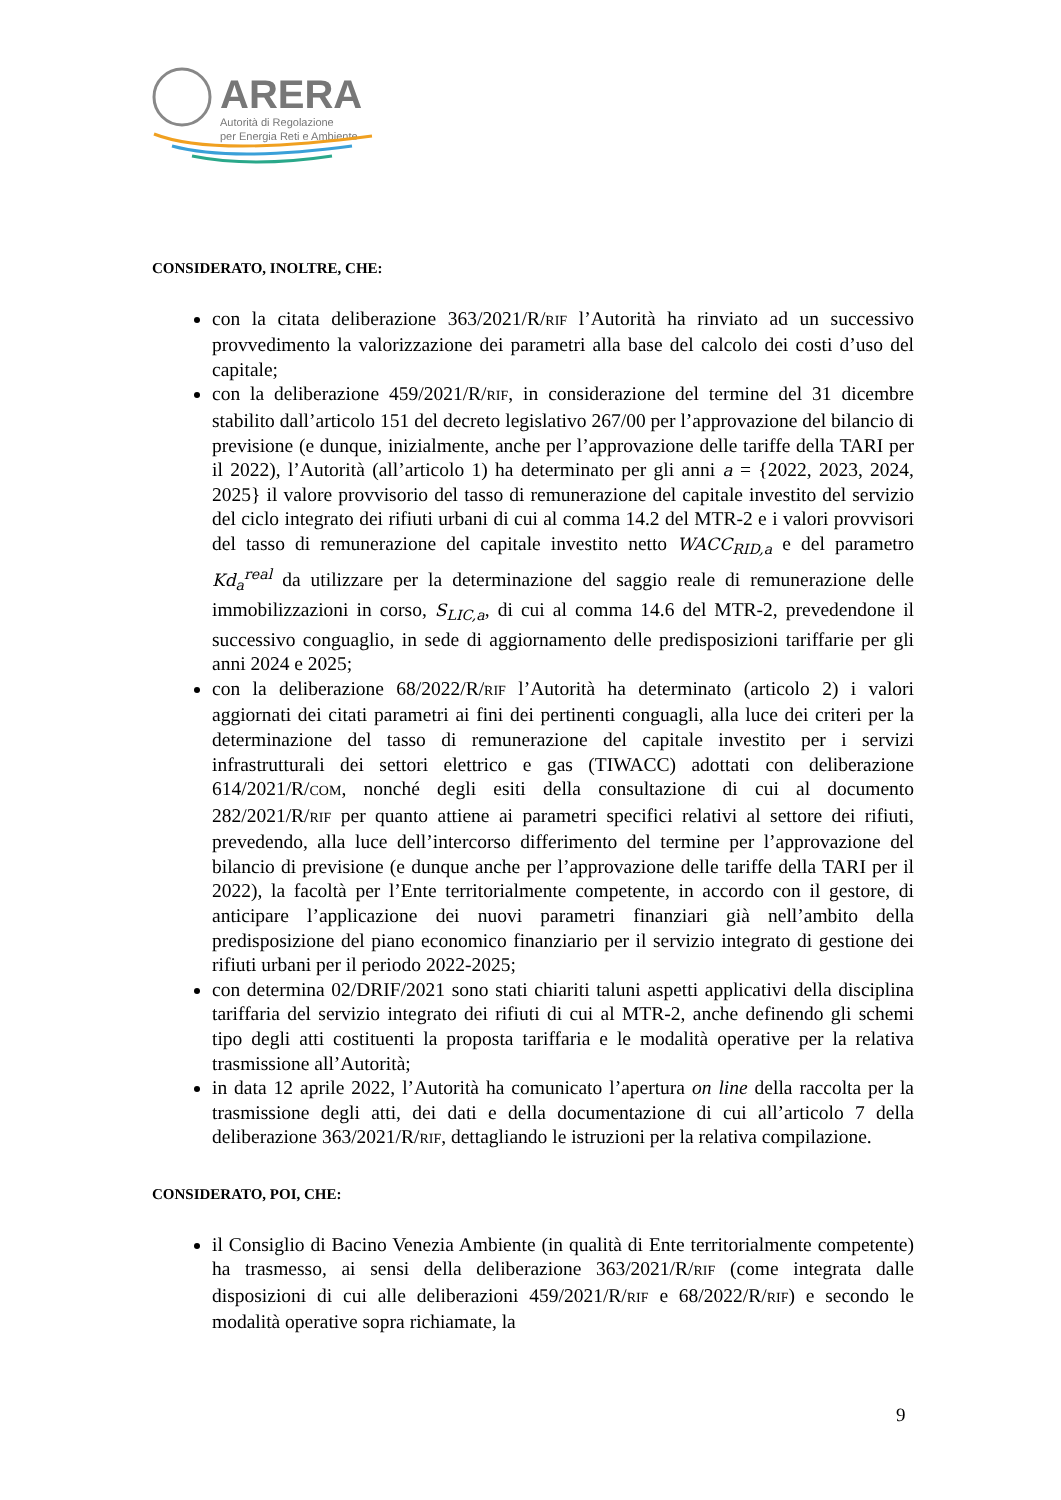ARERA
Autorità di Regolazione
per Energia Reti e Ambiente
CONSIDERATO, INOLTRE, CHE:
con la citata deliberazione 363/2021/R/RIF l’Autorità ha rinviato ad un successivo provvedimento la valorizzazione dei parametri alla base del calcolo dei costi d’uso del capitale;
con la deliberazione 459/2021/R/RIF, in considerazione del termine del 31 dicembre stabilito dall’articolo 151 del decreto legislativo 267/00 per l’approvazione del bilancio di previsione (e dunque, inizialmente, anche per l’approvazione delle tariffe della TARI per il 2022), l’Autorità (all’articolo 1) ha determinato per gli anni a = {2022, 2023, 2024, 2025} il valore provvisorio del tasso di remunerazione del capitale investito del servizio del ciclo integrato dei rifiuti urbani di cui al comma 14.2 del MTR-2 e i valori provvisori del tasso di remunerazione del capitale investito netto WACC<sub>RID,a</sub> e del parametro Kd<sub>a</sub><sup>real</sup> da utilizzare per la determinazione del saggio reale di remunerazione delle immobilizzazioni in corso, S<sub>LIC,a</sub>, di cui al comma 14.6 del MTR-2, prevedendone il successivo conguaglio, in sede di aggiornamento delle predisposizioni tariffarie per gli anni 2024 e 2025;
con la deliberazione 68/2022/R/RIF l’Autorità ha determinato (articolo 2) i valori aggiornati dei citati parametri ai fini dei pertinenti conguagli, alla luce dei criteri per la determinazione del tasso di remunerazione del capitale investito per i servizi infrastrutturali dei settori elettrico e gas (TIWACC) adottati con deliberazione 614/2021/R/COM, nonché degli esiti della consultazione di cui al documento 282/2021/R/RIF per quanto attiene ai parametri specifici relativi al settore dei rifiuti, prevedendo, alla luce dell’intercorso differimento del termine per l’approvazione del bilancio di previsione (e dunque anche per l’approvazione delle tariffe della TARI per il 2022), la facoltà per l’Ente territorialmente competente, in accordo con il gestore, di anticipare l’applicazione dei nuovi parametri finanziari già nell’ambito della predisposizione del piano economico finanziario per il servizio integrato di gestione dei rifiuti urbani per il periodo 2022-2025;
con determina 02/DRIF/2021 sono stati chiariti taluni aspetti applicativi della disciplina tariffaria del servizio integrato dei rifiuti di cui al MTR-2, anche definendo gli schemi tipo degli atti costituenti la proposta tariffaria e le modalità operative per la relativa trasmissione all’Autorità;
in data 12 aprile 2022, l’Autorità ha comunicato l’apertura on line della raccolta per la trasmissione degli atti, dei dati e della documentazione di cui all’articolo 7 della deliberazione 363/2021/R/RIF, dettagliando le istruzioni per la relativa compilazione.
CONSIDERATO, POI, CHE:
il Consiglio di Bacino Venezia Ambiente (in qualità di Ente territorialmente competente) ha trasmesso, ai sensi della deliberazione 363/2021/R/RIF (come integrata dalle disposizioni di cui alle deliberazioni 459/2021/R/RIF e 68/2022/R/RIF) e secondo le modalità operative sopra richiamate, la
9